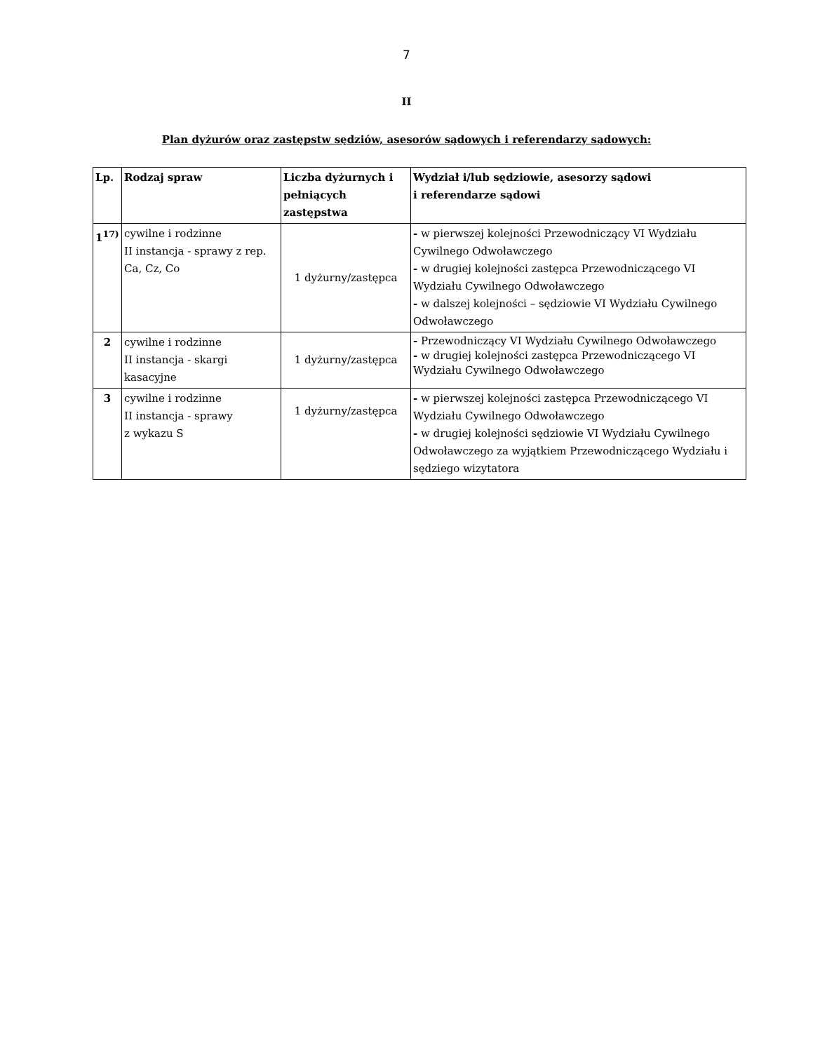7
II
Plan dyżurów oraz zastępstw sędziów, asesorów sądowych i referendarzy sądowych:
| Lp. | Rodzaj spraw | Liczba dyżurnych i pełniących zastępstwa | Wydział i/lub sędziowie, asesorzy sądowi i referendarze sądowi |
| --- | --- | --- | --- |
| 1<sup>17)</sup> | cywilne i rodzinne II instancja - sprawy z rep. Ca, Cz, Co | 1 dyżurny/zastępca | - w pierwszej kolejności Przewodniczący VI Wydziału Cywilnego Odwoławczego - w drugiej kolejności zastępca Przewodniczącego VI Wydziału Cywilnego Odwoławczego - w dalszej kolejności – sędziowie VI Wydziału Cywilnego Odwoławczego |
| 2 | cywilne i rodzinne II instancja - skargi kasacyjne | 1 dyżurny/zastępca | - Przewodniczący VI Wydziału Cywilnego Odwoławczego - w drugiej kolejności zastępca Przewodniczącego VI Wydziału Cywilnego Odwoławczego |
| 3 | cywilne i rodzinne II instancja - sprawy z wykazu S | 1 dyżurny/zastępca | - w pierwszej kolejności zastępca Przewodniczącego VI Wydziału Cywilnego Odwoławczego - w drugiej kolejności sędziowie VI Wydziału Cywilnego Odwoławczego za wyjątkiem Przewodniczącego Wydziału i sędziego wizytatora |